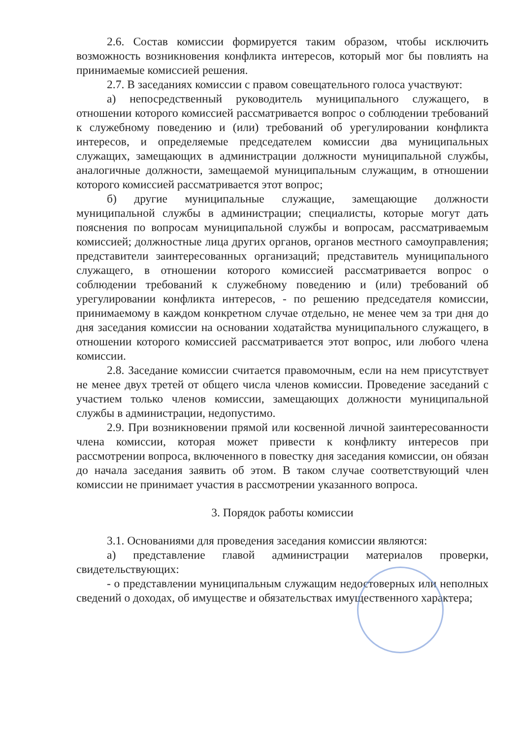2.6. Состав комиссии формируется таким образом, чтобы исключить возможность возникновения конфликта интересов, который мог бы повлиять на принимаемые комиссией решения.
2.7. В заседаниях комиссии с правом совещательного голоса участвуют:
а) непосредственный руководитель муниципального служащего, в отношении которого комиссией рассматривается вопрос о соблюдении требований к служебному поведению и (или) требований об урегулировании конфликта интересов, и определяемые председателем комиссии два муниципальных служащих, замещающих в администрации должности муниципальной службы, аналогичные должности, замещаемой муниципальным служащим, в отношении которого комиссией рассматривается этот вопрос;
б) другие муниципальные служащие, замещающие должности муниципальной службы в администрации; специалисты, которые могут дать пояснения по вопросам муниципальной службы и вопросам, рассматриваемым комиссией; должностные лица других органов, органов местного самоуправления; представители заинтересованных организаций; представитель муниципального служащего, в отношении которого комиссией рассматривается вопрос о соблюдении требований к служебному поведению и (или) требований об урегулировании конфликта интересов, - по решению председателя комиссии, принимаемому в каждом конкретном случае отдельно, не менее чем за три дня до дня заседания комиссии на основании ходатайства муниципального служащего, в отношении которого комиссией рассматривается этот вопрос, или любого члена комиссии.
2.8. Заседание комиссии считается правомочным, если на нем присутствует не менее двух третей от общего числа членов комиссии. Проведение заседаний с участием только членов комиссии, замещающих должности муниципальной службы в администрации, недопустимо.
2.9. При возникновении прямой или косвенной личной заинтересованности члена комиссии, которая может привести к конфликту интересов при рассмотрении вопроса, включенного в повестку дня заседания комиссии, он обязан до начала заседания заявить об этом. В таком случае соответствующий член комиссии не принимает участия в рассмотрении указанного вопроса.
3. Порядок работы комиссии
3.1. Основаниями для проведения заседания комиссии являются:
а) представление главой администрации материалов проверки, свидетельствующих:
- о представлении муниципальным служащим недостоверных или неполных сведений о доходах, об имуществе и обязательствах имущественного характера;